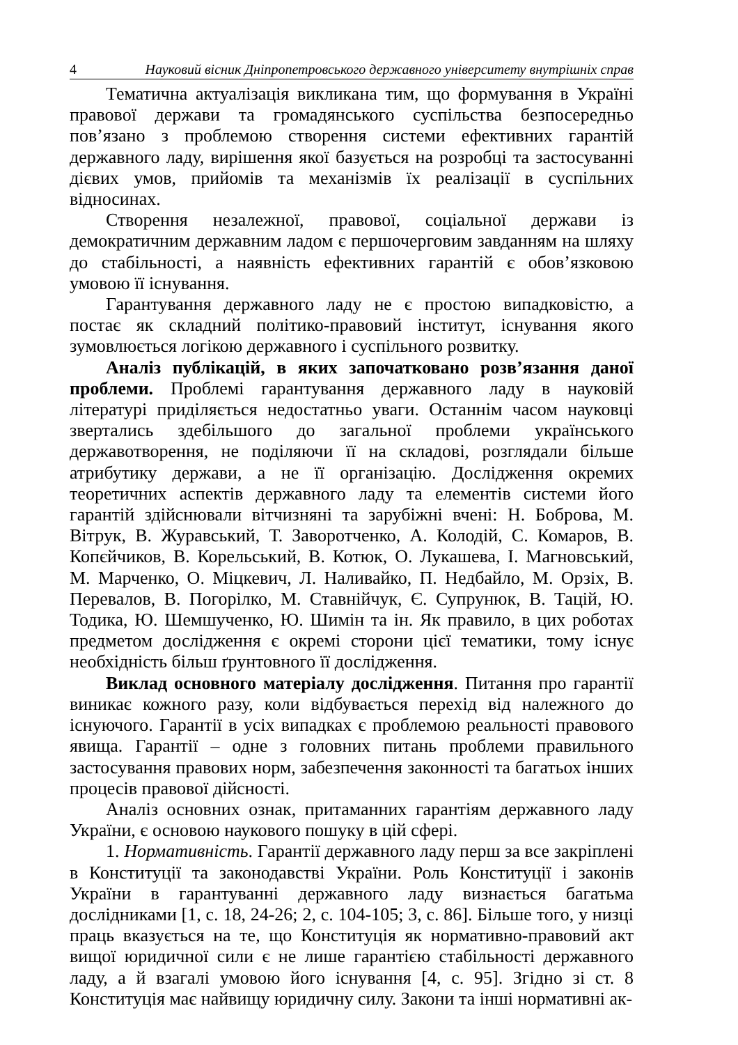4 Науковий вісник Дніпропетровського державного університету внутрішніх справ
Тематична актуалізація викликана тим, що формування в Україні правової держави та громадянського суспільства безпосередньо пов’язано з проблемою створення системи ефективних гарантій державного ладу, вирішення якої базується на розробці та застосуванні дієвих умов, прийомів та механізмів їх реалізації в суспільних відносинах.
Створення незалежної, правової, соціальної держави із демократичним державним ладом є першочерговим завданням на шляху до стабільності, а наявність ефективних гарантій є обов’язковою умовою її існування.
Гарантування державного ладу не є простою випадковістю, а постає як складний політико-правовий інститут, існування якого зумовлюється логікою державного і суспільного розвитку.
Аналіз публікацій, в яких започатковано розв’язання даної проблеми. Проблемі гарантування державного ладу в науковій літературі приділяється недостатньо уваги. Останнім часом науковці звертались здебільшого до загальної проблеми українського державотворення, не поділяючи її на складові, розглядали більше атрибутику держави, а не її організацію. Дослідження окремих теоретичних аспектів державного ладу та елементів системи його гарантій здійснювали вітчизняні та зарубіжні вчені: Н. Боброва, М. Вітрук, В. Журавський, Т. Заворотченко, А. Колодій, С. Комаров, В. Копєйчиков, В. Корельський, В. Котюк, О. Лукашева, І. Магновський, М. Марченко, О. Міцкевич, Л. Наливайко, П. Недбайло, М. Орзіх, В. Перевалов, В. Погорілко, М. Ставнійчук, Є. Супрунюк, В. Тацій, Ю. Тодика, Ю. Шемшученко, Ю. Шимін та ін. Як правило, в цих роботах предметом дослідження є окремі сторони цієї тематики, тому існує необхідність більш ґрунтовного її дослідження.
Виклад основного матеріалу дослідження. Питання про гарантії виникає кожного разу, коли відбувається перехід від належного до існуючого. Гарантії в усіх випадках є проблемою реальності правового явища. Гарантії – одне з головних питань проблеми правильного застосування правових норм, забезпечення законності та багатьох інших процесів правової дійсності.
Аналіз основних ознак, притаманних гарантіям державного ладу України, є основою наукового пошуку в цій сфері.
1. Нормативність. Гарантії державного ладу перш за все закріплені в Конституції та законодавстві України. Роль Конституції і законів України в гарантуванні державного ладу визнається багатьма дослідниками [1, с. 18, 24-26; 2, с. 104-105; 3, с. 86]. Більше того, у низці праць вказується на те, що Конституція як нормативно-правовий акт вищої юридичної сили є не лише гарантією стабільності державного ладу, а й взагалі умовою його існування [4, с. 95]. Згідно зі ст. 8 Конституція має найвищу юридичну силу. Закони та інші нормативні ак-